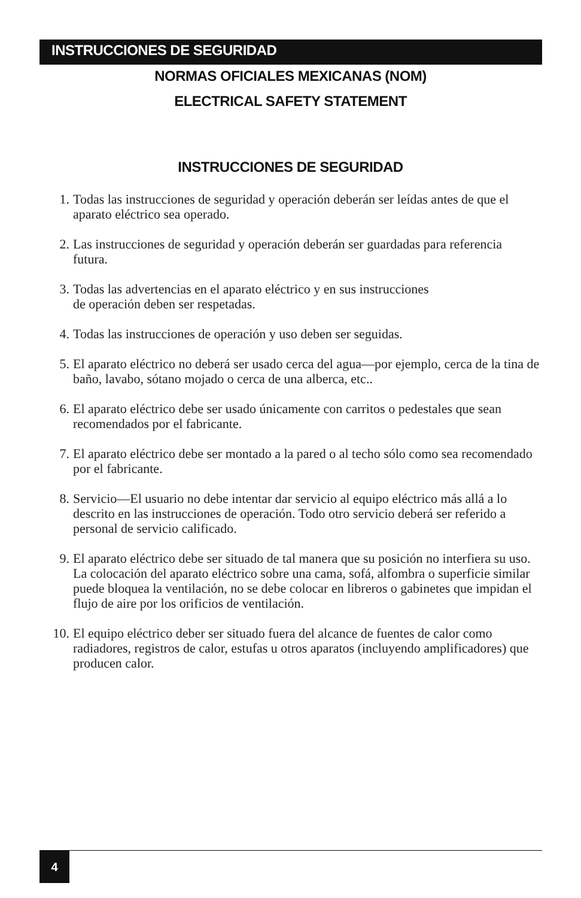INSTRUCCIONES DE SEGURIDAD
NORMAS OFICIALES MEXICANAS (NOM)
ELECTRICAL SAFETY STATEMENT
INSTRUCCIONES DE SEGURIDAD
1. Todas las instrucciones de seguridad y operación deberán ser leídas antes de que el aparato eléctrico sea operado.
2. Las instrucciones de seguridad y operación deberán ser guardadas para referencia futura.
3. Todas las advertencias en el aparato eléctrico y en sus instrucciones
de operación deben ser respetadas.
4. Todas las instrucciones de operación y uso deben ser seguidas.
5. El aparato eléctrico no deberá ser usado cerca del agua—por ejemplo, cerca de la tina de baño, lavabo, sótano mojado o cerca de una alberca, etc..
6. El aparato eléctrico debe ser usado únicamente con carritos o pedestales que sean recomendados por el fabricante.
7. El aparato eléctrico debe ser montado a la pared o al techo sólo como sea recomendado por el fabricante.
8. Servicio—El usuario no debe intentar dar servicio al equipo eléctrico más allá a lo descrito en las instrucciones de operación. Todo otro servicio deberá ser referido a personal de servicio calificado.
9. El aparato eléctrico debe ser situado de tal manera que su posición no interfiera su uso. La colocación del aparato eléctrico sobre una cama, sofá, alfombra o superficie similar puede bloquea la ventilación, no se debe colocar en libreros o gabinetes que impidan el flujo de aire por los orificios de ventilación.
10. El equipo eléctrico deber ser situado fuera del alcance de fuentes de calor como radiadores, registros de calor, estufas u otros aparatos (incluyendo amplificadores) que producen calor.
4